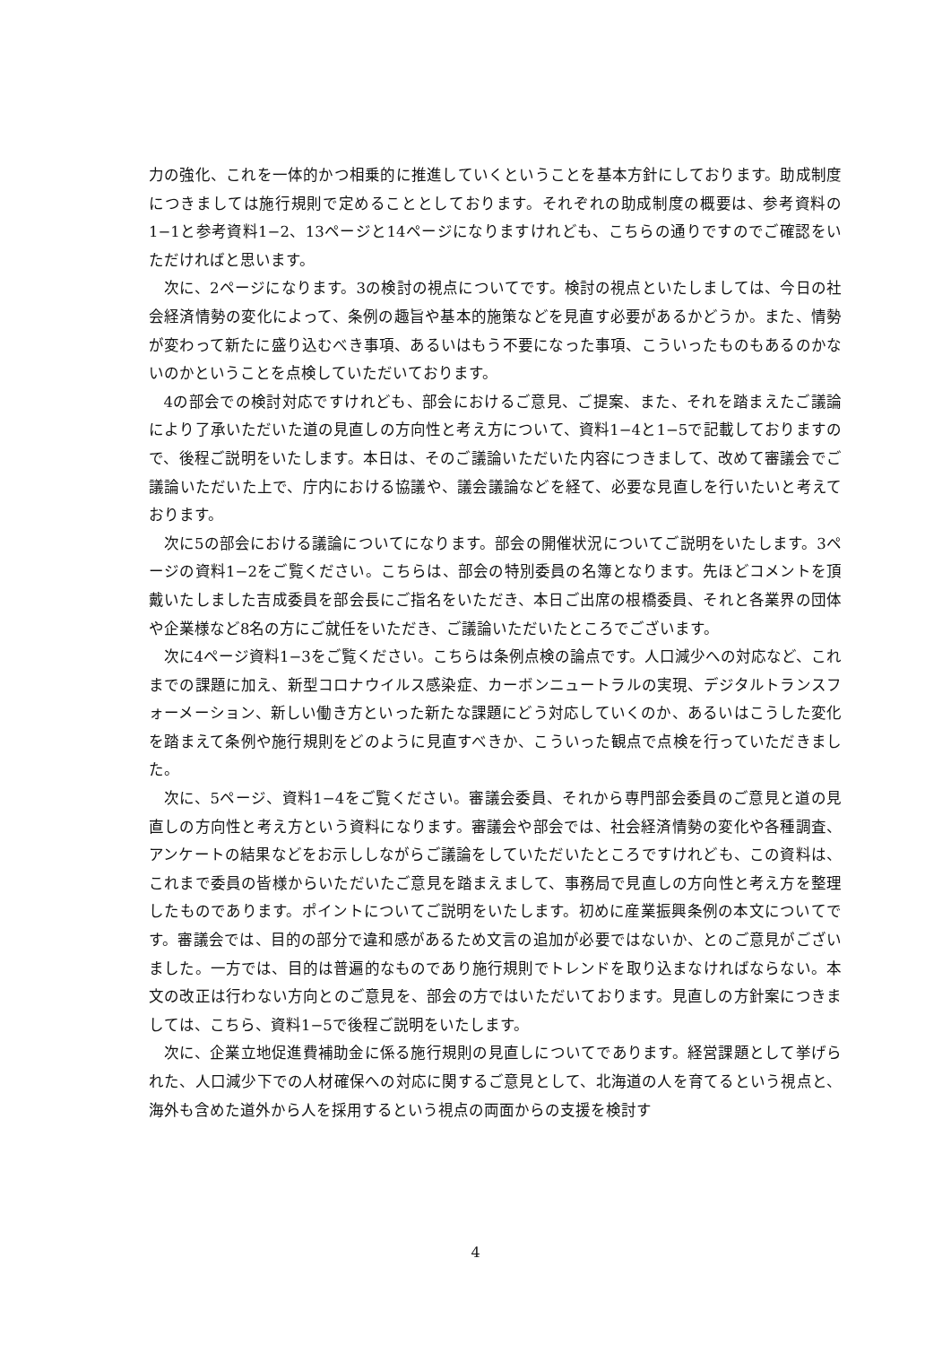力の強化、これを一体的かつ相乗的に推進していくということを基本方針にしております。助成制度につきましては施行規則で定めることとしております。それぞれの助成制度の概要は、参考資料の1−1と参考資料1−2、13ページと14ページになりますけれども、こちらの通りですのでご確認をいただければと思います。
次に、2ページになります。3の検討の視点についてです。検討の視点といたしましては、今日の社会経済情勢の変化によって、条例の趣旨や基本的施策などを見直す必要があるかどうか。また、情勢が変わって新たに盛り込むべき事項、あるいはもう不要になった事項、こういったものもあるのかないのかということを点検していただいております。
4の部会での検討対応ですけれども、部会におけるご意見、ご提案、また、それを踏まえたご議論により了承いただいた道の見直しの方向性と考え方について、資料1−4と1−5で記載しておりますので、後程ご説明をいたします。本日は、そのご議論いただいた内容につきまして、改めて審議会でご議論いただいた上で、庁内における協議や、議会議論などを経て、必要な見直しを行いたいと考えております。
次に5の部会における議論についてになります。部会の開催状況についてご説明をいたします。3ページの資料1−2をご覧ください。こちらは、部会の特別委員の名簿となります。先ほどコメントを頂戴いたしました吉成委員を部会長にご指名をいただき、本日ご出席の根橋委員、それと各業界の団体や企業様など8名の方にご就任をいただき、ご議論いただいたところでございます。
次に4ページ資料1−3をご覧ください。こちらは条例点検の論点です。人口減少への対応など、これまでの課題に加え、新型コロナウイルス感染症、カーボンニュートラルの実現、デジタルトランスフォーメーション、新しい働き方といった新たな課題にどう対応していくのか、あるいはこうした変化を踏まえて条例や施行規則をどのように見直すべきか、こういった観点で点検を行っていただきました。
次に、5ページ、資料1−4をご覧ください。審議会委員、それから専門部会委員のご意見と道の見直しの方向性と考え方という資料になります。審議会や部会では、社会経済情勢の変化や各種調査、アンケートの結果などをお示ししながらご議論をしていただいたところですけれども、この資料は、これまで委員の皆様からいただいたご意見を踏まえまして、事務局で見直しの方向性と考え方を整理したものであります。ポイントについてご説明をいたします。初めに産業振興条例の本文についてです。審議会では、目的の部分で違和感があるため文言の追加が必要ではないか、とのご意見がございました。一方では、目的は普遍的なものであり施行規則でトレンドを取り込まなければならない。本文の改正は行わない方向とのご意見を、部会の方ではいただいております。見直しの方針案につきましては、こちら、資料1−5で後程ご説明をいたします。
次に、企業立地促進費補助金に係る施行規則の見直しについてであります。経営課題として挙げられた、人口減少下での人材確保への対応に関するご意見として、北海道の人を育てるという視点と、海外も含めた道外から人を採用するという視点の両面からの支援を検討す
4